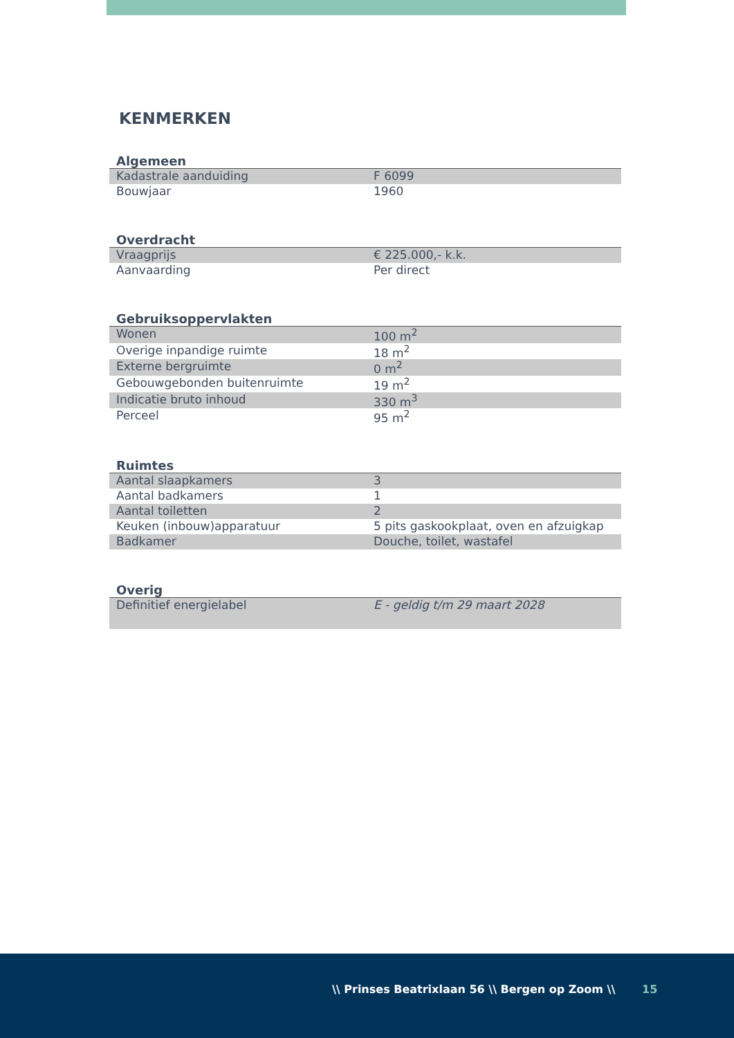KENMERKEN
Algemeen
| Kadastrale aanduiding | F 6099 |
| Bouwjaar | 1960 |
Overdracht
| Vraagprijs | € 225.000,- k.k. |
| Aanvaarding | Per direct |
Gebruiksoppervlakten
| Wonen | 100 m<sup>2</sup> |
| Overige inpandige ruimte | 18 m<sup>2</sup> |
| Externe bergruimte | 0 m<sup>2</sup> |
| Gebouwgebonden buitenruimte | 19 m<sup>2</sup> |
| Indicatie bruto inhoud | 330 m<sup>3</sup> |
| Perceel | 95 m<sup>2</sup> |
Ruimtes
| Aantal slaapkamers | 3 |
| Aantal badkamers | 1 |
| Aantal toiletten | 2 |
| Keuken (inbouw)apparatuur | 5 pits gaskookplaat, oven en afzuigkap |
| Badkamer | Douche, toilet, wastafel |
Overig
| Definitief energielabel | E - geldig t/m 29 maart 2028 |
\\ Prinses Beatrixlaan 56 \\ Bergen op Zoom \\
15